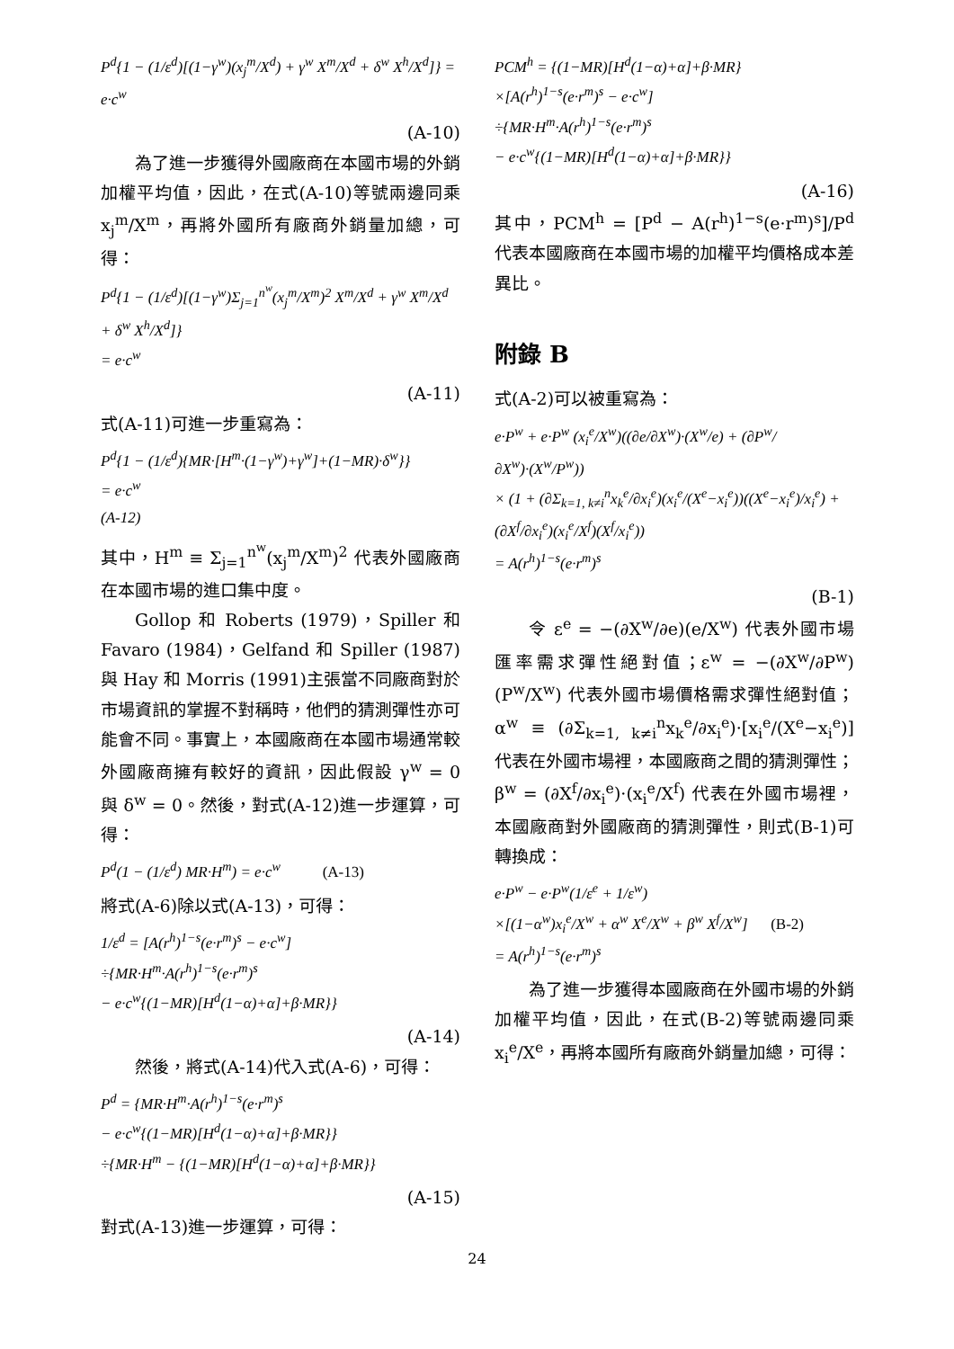P<sup>d</sup>{1 − (1/ε<sup>d</sup>)[(1−γ<sup>w</sup>)(x<sub>j</sub><sup>m</sup>/X<sup>d</sup>) + γ<sup>w</sup> X<sup>m</sup>/X<sup>d</sup> + δ<sup>w</sup> X<sup>h</sup>/X<sup>d</sup>]} = e·c<sup>w</sup>
(A-10)
為了進一步獲得外國廠商在本國市場的外銷加權平均值，因此，在式(A-10)等號兩邊同乘 x<sub>j</sub><sup>m</sup>/X<sup>m</sup>，再將外國所有廠商外銷量加總，可得：
P<sup>d</sup>{1 − (1/ε<sup>d</sup>)[(1−γ<sup>w</sup>)Σ<sub>j=1</sub><sup>n<sup>w</sup></sup>(x<sub>j</sub><sup>m</sup>/X<sup>m</sup>)<sup>2</sup> X<sup>m</sup>/X<sup>d</sup> + γ<sup>w</sup> X<sup>m</sup>/X<sup>d</sup> + δ<sup>w</sup> X<sup>h</sup>/X<sup>d</sup>]}
= e·c<sup>w</sup>
(A-11)
式(A-11)可進一步重寫為：
P<sup>d</sup>{1 − (1/ε<sup>d</sup>){MR·[H<sup>m</sup>·(1−γ<sup>w</sup>)+γ<sup>w</sup>]+(1−MR)·δ<sup>w</sup>}}
= e·c<sup>w</sup>
(A-12)
其中，H<sup>m</sup> ≡ Σ<sub>j=1</sub><sup>n<sup>w</sup></sup>(x<sub>j</sub><sup>m</sup>/X<sup>m</sup>)<sup>2</sup> 代表外國廠商在本國市場的進口集中度。
Gollop 和 Roberts (1979)，Spiller 和 Favaro (1984)，Gelfand 和 Spiller (1987)與 Hay 和 Morris (1991)主張當不同廠商對於市場資訊的掌握不對稱時，他們的猜測彈性亦可能會不同。事實上，本國廠商在本國市場通常較外國廠商擁有較好的資訊，因此假設 γ<sup>w</sup> = 0 與 δ<sup>w</sup> = 0。然後，對式(A-12)進一步運算，可得：
P<sup>d</sup>(1 − (1/ε<sup>d</sup>) MR·H<sup>m</sup>) = e·c<sup>w</sup> (A-13)
將式(A-6)除以式(A-13)，可得：
1/ε<sup>d</sup> = [A(r<sup>h</sup>)<sup>1−s</sup>(e·r<sup>m</sup>)<sup>s</sup> − e·c<sup>w</sup>]
÷{MR·H<sup>m</sup>·A(r<sup>h</sup>)<sup>1−s</sup>(e·r<sup>m</sup>)<sup>s</sup>
− e·c<sup>w</sup>{(1−MR)[H<sup>d</sup>(1−α)+α]+β·MR}}
(A-14)
然後，將式(A-14)代入式(A-6)，可得：
P<sup>d</sup> = {MR·H<sup>m</sup>·A(r<sup>h</sup>)<sup>1−s</sup>(e·r<sup>m</sup>)<sup>s</sup>
− e·c<sup>w</sup>{(1−MR)[H<sup>d</sup>(1−α)+α]+β·MR}}
÷{MR·H<sup>m</sup> − {(1−MR)[H<sup>d</sup>(1−α)+α]+β·MR}}
(A-15)
對式(A-13)進一步運算，可得：
PCM<sup>h</sup> = {(1−MR)[H<sup>d</sup>(1−α)+α]+β·MR}
×[A(r<sup>h</sup>)<sup>1−s</sup>(e·r<sup>m</sup>)<sup>s</sup> − e·c<sup>w</sup>]
÷{MR·H<sup>m</sup>·A(r<sup>h</sup>)<sup>1−s</sup>(e·r<sup>m</sup>)<sup>s</sup>
− e·c<sup>w</sup>{(1−MR)[H<sup>d</sup>(1−α)+α]+β·MR}}
(A-16)
其中，PCM<sup>h</sup> = [P<sup>d</sup> − A(r<sup>h</sup>)<sup>1−s</sup>(e·r<sup>m</sup>)<sup>s</sup>]/P<sup>d</sup> 代表本國廠商在本國市場的加權平均價格成本差異比。
附錄 B
式(A-2)可以被重寫為：
e·P<sup>w</sup> + e·P<sup>w</sup> (x<sub>i</sub><sup>e</sup>/X<sup>w</sup>)((∂e/∂X<sup>w</sup>)·(X<sup>w</sup>/e) + (∂P<sup>w</sup>/∂X<sup>w</sup>)·(X<sup>w</sup>/P<sup>w</sup>))
× (1 + (∂Σ<sub>k=1, k≠i</sub><sup>n</sup>x<sub>k</sub><sup>e</sup>/∂x<sub>i</sub><sup>e</sup>)(x<sub>i</sub><sup>e</sup>/(X<sup>e</sup>−x<sub>i</sub><sup>e</sup>))((X<sup>e</sup>−x<sub>i</sub><sup>e</sup>)/x<sub>i</sub><sup>e</sup>) + (∂X<sup>f</sup>/∂x<sub>i</sub><sup>e</sup>)(x<sub>i</sub><sup>e</sup>/X<sup>f</sup>)(X<sup>f</sup>/x<sub>i</sub><sup>e</sup>))
= A(r<sup>h</sup>)<sup>1−s</sup>(e·r<sup>m</sup>)<sup>s</sup>
(B-1)
令 ε<sup>e</sup> = −(∂X<sup>w</sup>/∂e)(e/X<sup>w</sup>) 代表外國市場匯率需求彈性絕對值；ε<sup>w</sup> = −(∂X<sup>w</sup>/∂P<sup>w</sup>)(P<sup>w</sup>/X<sup>w</sup>) 代表外國市場價格需求彈性絕對值；α<sup>w</sup> ≡ (∂Σ<sub>k=1, k≠i</sub><sup>n</sup>x<sub>k</sub><sup>e</sup>/∂x<sub>i</sub><sup>e</sup>)·[x<sub>i</sub><sup>e</sup>/(X<sup>e</sup>−x<sub>i</sub><sup>e</sup>)] 代表在外國市場裡，本國廠商之間的猜測彈性；β<sup>w</sup> = (∂X<sup>f</sup>/∂x<sub>i</sub><sup>e</sup>)·(x<sub>i</sub><sup>e</sup>/X<sup>f</sup>) 代表在外國市場裡，本國廠商對外國廠商的猜測彈性，則式(B-1)可轉換成：
e·P<sup>w</sup> − e·P<sup>w</sup>(1/ε<sup>e</sup> + 1/ε<sup>w</sup>)
×[(1−α<sup>w</sup>)x<sub>i</sub><sup>e</sup>/X<sup>w</sup> + α<sup>w</sup> X<sup>e</sup>/X<sup>w</sup> + β<sup>w</sup> X<sup>f</sup>/X<sup>w</sup>] (B-2)
= A(r<sup>h</sup>)<sup>1−s</sup>(e·r<sup>m</sup>)<sup>s</sup>
為了進一步獲得本國廠商在外國市場的外銷加權平均值，因此，在式(B-2)等號兩邊同乘 x<sub>i</sub><sup>e</sup>/X<sup>e</sup>，再將本國所有廠商外銷量加總，可得：
24